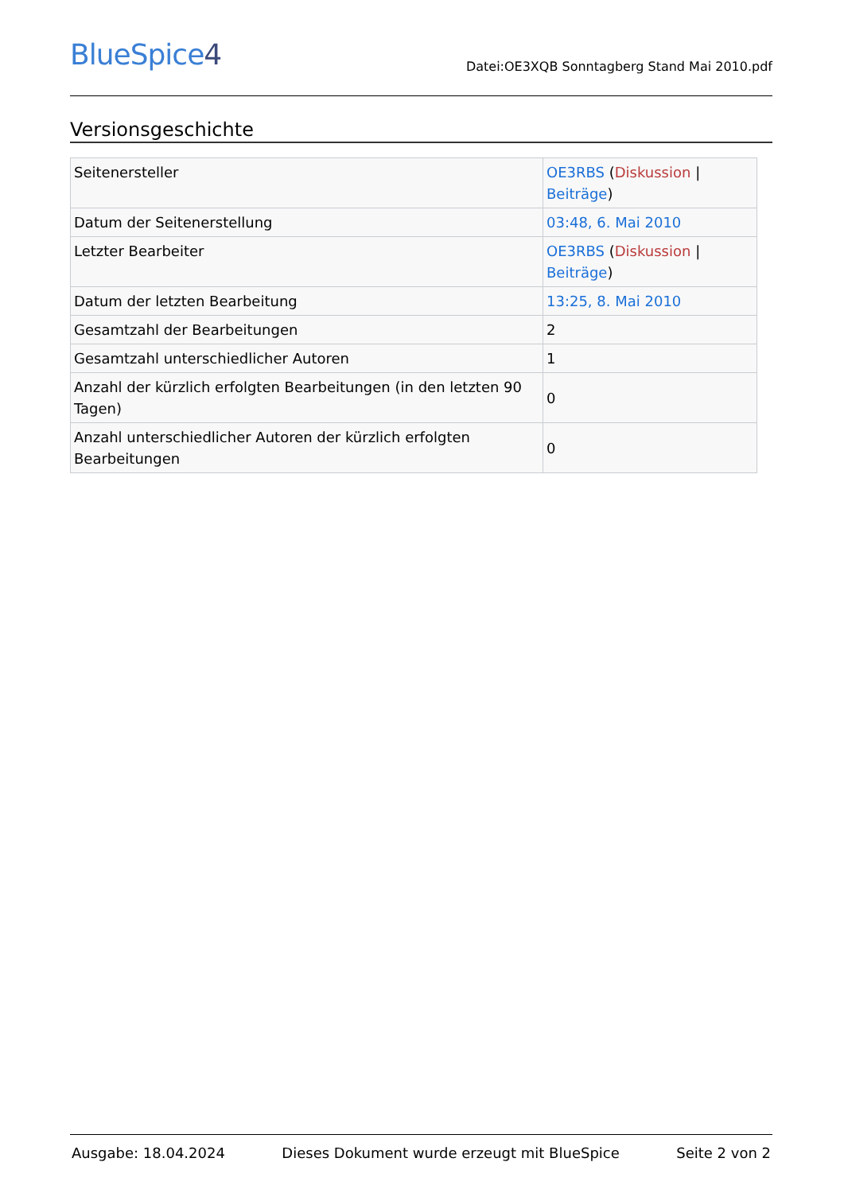BlueSpice4
Datei:OE3XQB Sonntagberg Stand Mai 2010.pdf
Versionsgeschichte
| Seitenersteller | OE3RBS ( Diskussion / Beiträge ) |
| Datum der Seitenerstellung | 03:48, 6. Mai 2010 |
| Letzter Bearbeiter | OE3RBS ( Diskussion / Beiträge ) |
| Datum der letzten Bearbeitung | 13:25, 8. Mai 2010 |
| Gesamtzahl der Bearbeitungen | 2 |
| Gesamtzahl unterschiedlicher Autoren | 1 |
| Anzahl der kürzlich erfolgten Bearbeitungen (in den letzten 90 Tagen) | 0 |
| Anzahl unterschiedlicher Autoren der kürzlich erfolgten Bearbeitungen | 0 |
Ausgabe: 18.04.2024 Dieses Dokument wurde erzeugt mit BlueSpice Seite 2 von 2